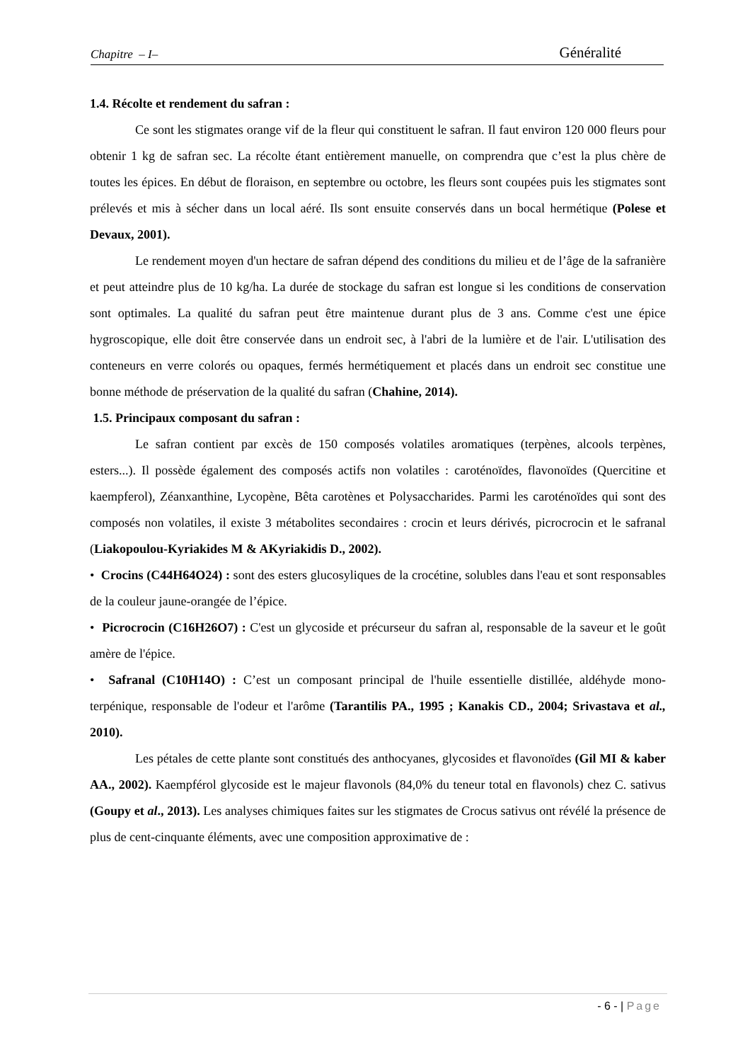Chapitre – I– Généralité
1.4. Récolte et rendement du safran :
Ce sont les stigmates orange vif de la fleur qui constituent le safran. Il faut environ 120 000 fleurs pour obtenir 1 kg de safran sec. La récolte étant entièrement manuelle, on comprendra que c’est la plus chère de toutes les épices. En début de floraison, en septembre ou octobre, les fleurs sont coupées puis les stigmates sont prélevés et mis à sécher dans un local aéré. Ils sont ensuite conservés dans un bocal hermétique (Polese et Devaux, 2001).
Le rendement moyen d'un hectare de safran dépend des conditions du milieu et de l’âge de la safranière et peut atteindre plus de 10 kg/ha. La durée de stockage du safran est longue si les conditions de conservation sont optimales. La qualité du safran peut être maintenue durant plus de 3 ans. Comme c'est une épice hygroscopique, elle doit être conservée dans un endroit sec, à l'abri de la lumière et de l'air. L'utilisation des conteneurs en verre colorés ou opaques, fermés hermétiquement et placés dans un endroit sec constitue une bonne méthode de préservation de la qualité du safran (Chahine, 2014).
1.5. Principaux composant du safran :
Le safran contient par excès de 150 composés volatiles aromatiques (terpènes, alcools terpènes, esters...). Il possède également des composés actifs non volatiles : caroténoïdes, flavonoïdes (Quercitine et kaempferol), Zéanxanthine, Lycopène, Bêta carotènes et Polysaccharides. Parmi les caroténoïdes qui sont des composés non volatiles, il existe 3 métabolites secondaires : crocin et leurs dérivés, picrocrocin et le safranal (Liakopoulou-Kyriakides M & AKyriakidis D., 2002).
• Crocins (C44H64O24) : sont des esters glucosyliques de la crocétine, solubles dans l'eau et sont responsables de la couleur jaune-orangée de l’épice.
• Picrocrocin (C16H26O7) : C'est un glycoside et précurseur du safran al, responsable de la saveur et le goût amère de l'épice.
• Safranal (C10H14O) : C’est un composant principal de l'huile essentielle distillée, aldéhyde mono-terpénique, responsable de l'odeur et l'arôme (Tarantilis PA., 1995 ; Kanakis CD., 2004; Srivastava et al., 2010).
Les pétales de cette plante sont constitués des anthocyanes, glycosides et flavonoïdes (Gil MI & kaber AA., 2002). Kaempférol glycoside est le majeur flavonols (84,0% du teneur total en flavonols) chez C. sativus (Goupy et al., 2013). Les analyses chimiques faites sur les stigmates de Crocus sativus ont révélé la présence de plus de cent-cinquante éléments, avec une composition approximative de :
- 6 - | Page